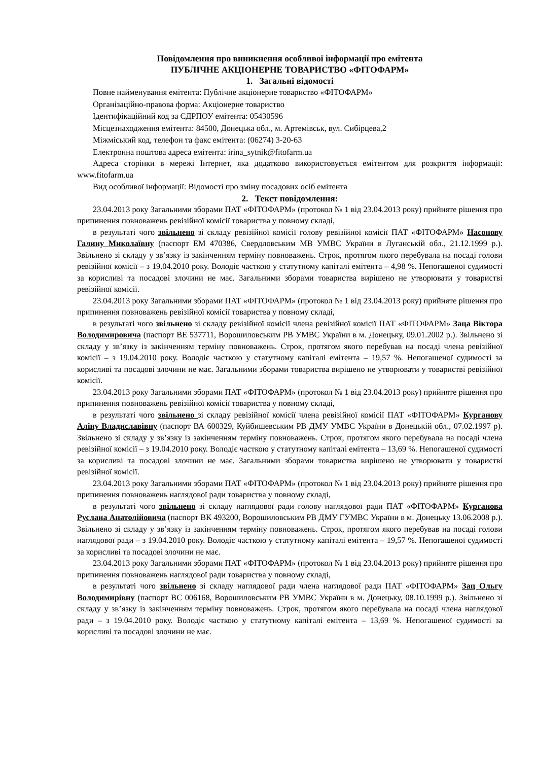Повідомлення про виникнення особливої інформації про емітента
ПУБЛІЧНЕ АКЦІОНЕРНЕ ТОВАРИСТВО «ФІТОФАРМ»
1. Загальні відомості
Повне найменування емітента: Публічне акціонерне товариство «ФІТОФАРМ»
Організаційно-правова форма: Акціонерне товариство
Ідентифікаційний код за ЄДРПОУ емітента: 05430596
Місцезнаходження емітента: 84500, Донецька обл., м. Артемівськ, вул. Сибірцева,2
Міжміський код, телефон та факс емітента: (06274) 3-20-63
Електронна поштова адреса емітента: irina_sytnik@fitofarm.ua
Адреса сторінки в мережі Інтернет, яка додатково використовується емітентом для розкриття інформації: www.fitofarm.ua
Вид особливої інформації: Відомості про зміну посадових осіб емітента
2. Текст повідомлення:
23.04.2013 року Загальними зборами ПАТ «ФІТОФАРМ» (протокол № 1 від 23.04.2013 року) прийняте рішення про припинення повноважень ревізійної комісії товариства у повному складі,
в результаті чого звільнено зі складу ревізійної комісії голову ревізійної комісії ПАТ «ФІТОФАРМ» Насонову Галину Миколаївну (паспорт ЕМ 470386, Свердловським МВ УМВС України в Луганській обл., 21.12.1999 р.). Звільнено зі складу у зв’язку із закінченням терміну повноважень. Строк, протягом якого перебувала на посаді голови ревізійної комісії – з 19.04.2010 року. Володіє часткою у статутному капіталі емітента – 4,98 %. Непогашеної судимості за корисливі та посадові злочини не має. Загальними зборами товариства вирішено не утворювати у товаристві ревізійної комісії.
23.04.2013 року Загальними зборами ПАТ «ФІТОФАРМ» (протокол № 1 від 23.04.2013 року) прийняте рішення про припинення повноважень ревізійної комісії товариства у повному складі,
в результаті чого звільнено зі складу ревізійної комісії члена ревізійної комісії ПАТ «ФІТОФАРМ» Заца Віктора Володимировича (паспорт ВЕ 537711, Ворошиловським РВ УМВС України в м. Донецьку, 09.01.2002 р.). Звільнено зі складу у зв’язку із закінченням терміну повноважень. Строк, протягом якого перебував на посаді члена ревізійної комісії – з 19.04.2010 року. Володіє часткою у статутному капіталі емітента – 19,57 %. Непогашеної судимості за корисливі та посадові злочини не має. Загальними зборами товариства вирішено не утворювати у товаристві ревізійної комісії.
23.04.2013 року Загальними зборами ПАТ «ФІТОФАРМ» (протокол № 1 від 23.04.2013 року) прийняте рішення про припинення повноважень ревізійної комісії товариства у повному складі,
в результаті чого звільнено зі складу ревізійної комісії члена ревізійної комісії ПАТ «ФІТОФАРМ» Курганову Аліну Владиславівну (паспорт ВА 600329, Куйбишевським РВ ДМУ УМВС України в Донецькій обл., 07.02.1997 р). Звільнено зі складу у зв’язку із закінченням терміну повноважень. Строк, протягом якого перебувала на посаді члена ревізійної комісії – з 19.04.2010 року. Володіє часткою у статутному капіталі емітента – 13,69 %. Непогашеної судимості за корисливі та посадові злочини не має. Загальними зборами товариства вирішено не утворювати у товаристві ревізійної комісії.
23.04.2013 року Загальними зборами ПАТ «ФІТОФАРМ» (протокол № 1 від 23.04.2013 року) прийняте рішення про припинення повноважень наглядової ради товариства у повному складі,
в результаті чого звільнено зі складу наглядової ради голову наглядової ради ПАТ «ФІТОФАРМ» Курганова Руслана Анатолійовича (паспорт ВК 493200, Ворошиловським РВ ДМУ ГУМВС України в м. Донецьку 13.06.2008 р.). Звільнено зі складу у зв’язку із закінченням терміну повноважень. Строк, протягом якого перебував на посаді голови наглядової ради – з 19.04.2010 року. Володіє часткою у статутному капіталі емітента – 19,57 %. Непогашеної судимості за корисливі та посадові злочини не має.
23.04.2013 року Загальними зборами ПАТ «ФІТОФАРМ» (протокол № 1 від 23.04.2013 року) прийняте рішення про припинення повноважень наглядової ради товариства у повному складі,
в результаті чого звільнено зі складу наглядової ради члена наглядової ради ПАТ «ФІТОФАРМ» Зац Ольгу Володимирівну (паспорт ВС 006168, Ворошиловським РВ УМВС України в м. Донецьку, 08.10.1999 р.). Звільнено зі складу у зв’язку із закінченням терміну повноважень. Строк, протягом якого перебувала на посаді члена наглядової ради – з 19.04.2010 року. Володіє часткою у статутному капіталі емітента – 13,69 %. Непогашеної судимості за корисливі та посадові злочини не має.